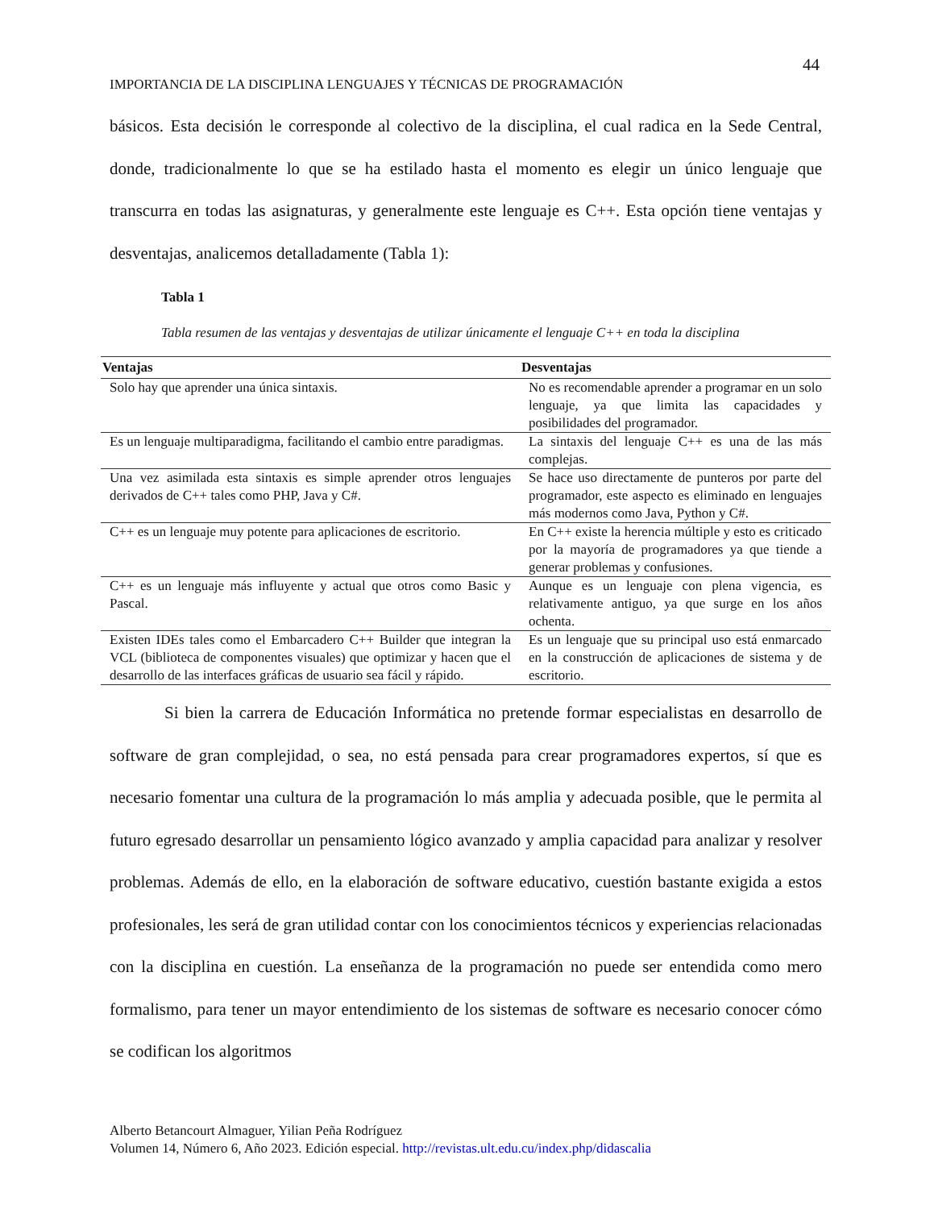44
IMPORTANCIA DE LA DISCIPLINA LENGUAJES Y TÉCNICAS DE PROGRAMACIÓN
básicos. Esta decisión le corresponde al colectivo de la disciplina, el cual radica en la Sede Central, donde, tradicionalmente lo que se ha estilado hasta el momento es elegir un único lenguaje que transcurra en todas las asignaturas, y generalmente este lenguaje es C++. Esta opción tiene ventajas y desventajas, analicemos detalladamente (Tabla 1):
Tabla 1
Tabla resumen de las ventajas y desventajas de utilizar únicamente el lenguaje C++ en toda la disciplina
| Ventajas | Desventajas |
| --- | --- |
| Solo hay que aprender una única sintaxis. | No es recomendable aprender a programar en un solo lenguaje, ya que limita las capacidades y posibilidades del programador. |
| Es un lenguaje multiparadigma, facilitando el cambio entre paradigmas. | La sintaxis del lenguaje C++ es una de las más complejas. |
| Una vez asimilada esta sintaxis es simple aprender otros lenguajes derivados de C++ tales como PHP, Java y C#. | Se hace uso directamente de punteros por parte del programador, este aspecto es eliminado en lenguajes más modernos como Java, Python y C#. |
| C++ es un lenguaje muy potente para aplicaciones de escritorio. | En C++ existe la herencia múltiple y esto es criticado por la mayoría de programadores ya que tiende a generar problemas y confusiones. |
| C++ es un lenguaje más influyente y actual que otros como Basic y Pascal. | Aunque es un lenguaje con plena vigencia, es relativamente antiguo, ya que surge en los años ochenta. |
| Existen IDEs tales como el Embarcadero C++ Builder que integran la VCL (biblioteca de componentes visuales) que optimizar y hacen que el desarrollo de las interfaces gráficas de usuario sea fácil y rápido. | Es un lenguaje que su principal uso está enmarcado en la construcción de aplicaciones de sistema y de escritorio. |
Si bien la carrera de Educación Informática no pretende formar especialistas en desarrollo de software de gran complejidad, o sea, no está pensada para crear programadores expertos, sí que es necesario fomentar una cultura de la programación lo más amplia y adecuada posible, que le permita al futuro egresado desarrollar un pensamiento lógico avanzado y amplia capacidad para analizar y resolver problemas. Además de ello, en la elaboración de software educativo, cuestión bastante exigida a estos profesionales, les será de gran utilidad contar con los conocimientos técnicos y experiencias relacionadas con la disciplina en cuestión. La enseñanza de la programación no puede ser entendida como mero formalismo, para tener un mayor entendimiento de los sistemas de software es necesario conocer cómo se codifican los algoritmos
Alberto Betancourt Almaguer, Yilian Peña Rodríguez
Volumen 14, Número 6, Año 2023. Edición especial. http://revistas.ult.edu.cu/index.php/didascalia